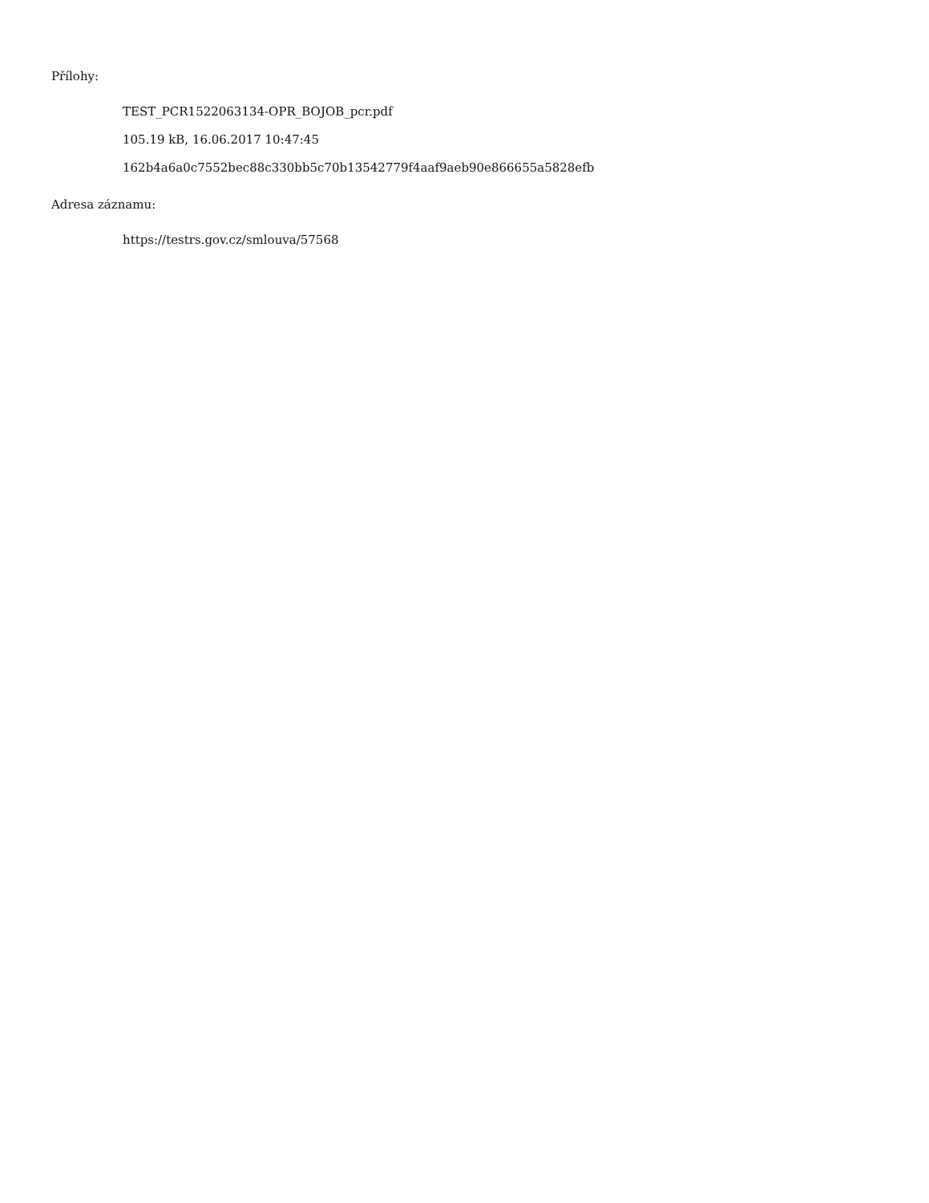Přílohy:
TEST_PCR1522063134-OPR_BOJOB_pcr.pdf
105.19 kB, 16.06.2017 10:47:45
162b4a6a0c7552bec88c330bb5c70b13542779f4aaf9aeb90e866655a5828efb
Adresa záznamu:
https://testrs.gov.cz/smlouva/57568